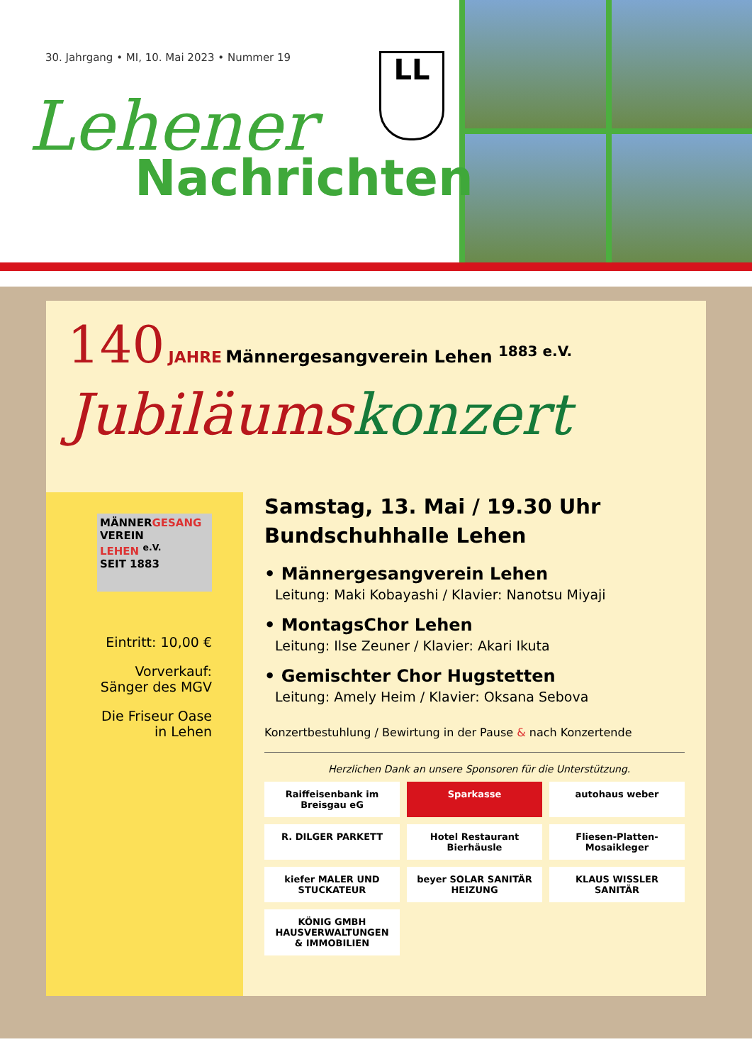30. Jahrgang • MI, 10. Mai 2023 • Nummer 19
LL
Lehener
Nachrichten
140 JAHRE Männergesangverein Lehen <sup>1883 e.V.</sup>
Jubiläumskonzert
MÄNNERGESANG
VEREIN
LEHEN <sup>e.V.</sup>
SEIT 1883
Eintritt: 10,00 €
Vorverkauf:
Sänger des MGV
Die Friseur Oase
in Lehen
Samstag, 13. Mai / 19.30 Uhr
Bundschuhhalle Lehen
• Männergesangverein Lehen
Leitung: Maki Kobayashi / Klavier: Nanotsu Miyaji
• MontagsChor Lehen
Leitung: Ilse Zeuner / Klavier: Akari Ikuta
• Gemischter Chor Hugstetten
Leitung: Amely Heim / Klavier: Oksana Sebova
Konzertbestuhlung / Bewirtung in der Pause & nach Konzertende
Herzlichen Dank an unsere Sponsoren für die Unterstützung.
Raiffeisenbank im Breisgau eG
Sparkasse
autohaus weber
R. DILGER PARKETT
Hotel Restaurant Bierhäusle
Fliesen-Platten-Mosaikleger
kiefer MALER UND STUCKATEUR
beyer SOLAR SANITÄR HEIZUNG
KLAUS WISSLER SANITÄR
KÖNIG GMBH HAUSVERWALTUNGEN & IMMOBILIEN